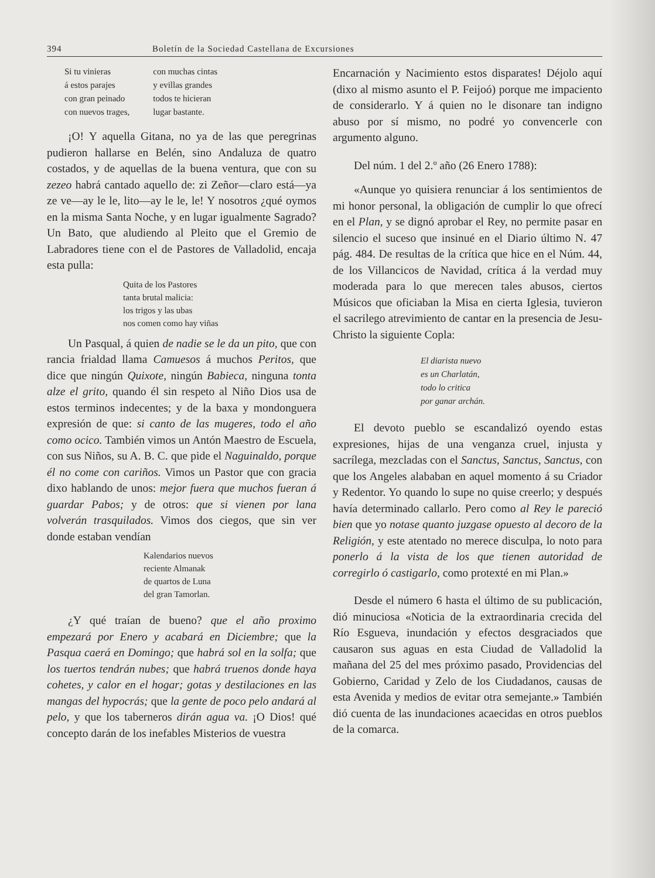394 Boletín de la Sociedad Castellana de Excursiones
Si tu vinieras
á estos parajes
con gran peinado
con nuevos trages,
con muchas cintas
y evillas grandes
todos te hicieran
lugar bastante.
¡O! Y aquella Gitana, no ya de las que peregrinas pudieron hallarse en Belén, sino Andaluza de quatro costados, y de aquellas de la buena ventura, que con su zezeo habrá cantado aquello de: zi Zeñor—claro está—ya ze ve—ay le le, lito—ay le le, le! Y nosotros ¿qué oymos en la misma Santa Noche, y en lugar igualmente Sagrado? Un Bato, que aludiendo al Pleito que el Gremio de Labradores tiene con el de Pastores de Valladolid, encaja esta pulla:
Quita de los Pastores
tanta brutal malicia:
los trigos y las ubas
nos comen como hay viñas
Un Pasqual, á quien de nadie se le da un pito, que con rancia frialdad llama Camuesos á muchos Peritos, que dice que ningún Quixote, ningún Babieca, ninguna tonta alze el grito, quando él sin respeto al Niño Dios usa de estos terminos indecentes; y de la baxa y mondonguera expresión de que: si canto de las mugeres, todo el año como ocico. También vimos un Antón Maestro de Escuela, con sus Niños, su A. B. C. que pide el Naguinaldo, porque él no come con cariños. Vimos un Pastor que con gracia dixo hablando de unos: mejor fuera que muchos fueran á guardar Pabos; y de otros: que si vienen por lana volverán trasquilados. Vimos dos ciegos, que sin ver donde estaban vendían
Kalendarios nuevos
reciente Almanak
de quartos de Luna
del gran Tamorlan.
¿Y qué traían de bueno? que el año proximo empezará por Enero y acabará en Diciembre; que la Pasqua caerá en Domingo; que habrá sol en la solfa; que los tuertos tendrán nubes; que habrá truenos donde haya cohetes, y calor en el hogar; gotas y destilaciones en las mangas del hypocrás; que la gente de poco pelo andará al pelo, y que los taberneros dirán agua va. ¡O Dios! qué concepto darán de los inefables Misterios de vuestra
Encarnación y Nacimiento estos disparates! Déjolo aquí (dixo al mismo asunto el P. Feijoó) porque me impaciento de considerarlo. Y á quien no le disonare tan indigno abuso por sí mismo, no podré yo convencerle con argumento alguno.
Del núm. 1 del 2.º año (26 Enero 1788):
«Aunque yo quisiera renunciar á los sentimientos de mi honor personal, la obligación de cumplir lo que ofrecí en el Plan, y se dignó aprobar el Rey, no permite pasar en silencio el suceso que insinué en el Diario último N. 47 pág. 484. De resultas de la crítica que hice en el Núm. 44, de los Villancicos de Navidad, crítica á la verdad muy moderada para lo que merecen tales abusos, ciertos Músicos que oficiaban la Misa en cierta Iglesia, tuvieron el sacrilego atrevimiento de cantar en la presencia de Jesu-Christo la siguiente Copla:
El diarista nuevo
es un Charlatán,
todo lo critica
por ganar archán.
El devoto pueblo se escandalizó oyendo estas expresiones, hijas de una venganza cruel, injusta y sacrílega, mezcladas con el Sanctus, Sanctus, Sanctus, con que los Angeles alababan en aquel momento á su Criador y Redentor. Yo quando lo supe no quise creerlo; y después havía determinado callarlo. Pero como al Rey le pareció bien que yo notase quanto juzgase opuesto al decoro de la Religión, y este atentado no merece disculpa, lo noto para ponerlo á la vista de los que tienen autoridad de corregirlo ó castigarlo, como protexté en mi Plan.»
Desde el número 6 hasta el último de su publicación, dió minuciosa «Noticia de la extraordinaria crecida del Río Esgueva, inundación y efectos desgraciados que causaron sus aguas en esta Ciudad de Valladolid la mañana del 25 del mes próximo pasado, Providencias del Gobierno, Caridad y Zelo de los Ciudadanos, causas de esta Avenida y medios de evitar otra semejante.» También dió cuenta de las inundaciones acaecidas en otros pueblos de la comarca.